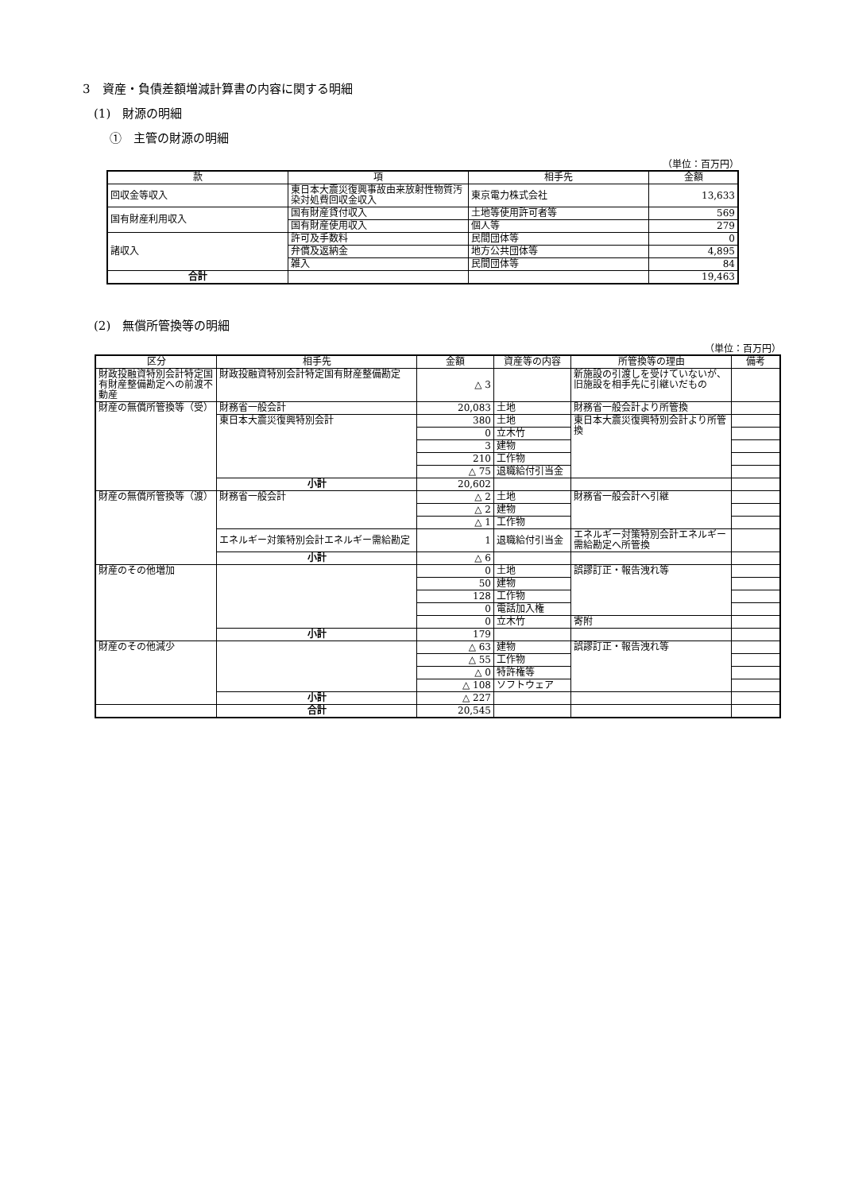3　資産・負債差額増減計算書の内容に関する明細
(1)　財源の明細
①　主管の財源の明細
（単位：百万円）
| 款 | 項 | 相手先 | 金額 |
| --- | --- | --- | --- |
| 回収金等収入 | 東日本大震災復興事故由来放射性物質汚染対処費回収金収入 | 東京電力株式会社 | 13,633 |
| 国有財産利用収入 | 国有財産貸付収入 | 土地等使用許可者等 | 569 |
| | 国有財産使用収入 | 個人等 | 279 |
| 諸収入 | 許可及手数料 | 民間団体等 | 0 |
| | 弁償及返納金 | 地方公共団体等 | 4,895 |
| | 雑入 | 民間団体等 | 84 |
| 合計 | | | 19,463 |
(2)　無償所管換等の明細
（単位：百万円）
| 区分 | 相手先 | 金額 | 資産等の内容 | 所管換等の理由 | 備考 |
| --- | --- | --- | --- | --- | --- |
| 財政投融資特別会計特定国有財産整備勘定への前渡不動産 | 財政投融資特別会計特定国有財産整備勘定 | △ 3 | | 新施設の引渡しを受けていないが、旧施設を相手先に引継いだもの | |
| 財産の無償所管換等（受） | 財務省一般会計 | 20,083 | 土地 | 財務省一般会計より所管換 | |
| | 東日本大震災復興特別会計 | 380 | 土地 | 東日本大震災復興特別会計より所管換 | |
| | | 0 | 立木竹 | | |
| | | 3 | 建物 | | |
| | | 210 | 工作物 | | |
| | | △ 75 | 退職給付引当金 | | |
| | 小計 | 20,602 | | | |
| 財産の無償所管換等（渡） | 財務省一般会計 | △ 2 | 土地 | 財務省一般会計へ引継 | |
| | | △ 2 | 建物 | | |
| | | △ 1 | 工作物 | | |
| | エネルギー対策特別会計エネルギー需給勘定 | 1 | 退職給付引当金 | エネルギー対策特別会計エネルギー需給勘定へ所管換 | |
| | 小計 | △ 6 | | | |
| 財産のその他増加 | | 0 | 土地 | 誤謬訂正・報告洩れ等 | |
| | | 50 | 建物 | | |
| | | 128 | 工作物 | | |
| | | 0 | 電話加入権 | | |
| | | 0 | 立木竹 | 寄附 | |
| | 小計 | 179 | | | |
| 財産のその他減少 | | △ 63 | 建物 | 誤謬訂正・報告洩れ等 | |
| | | △ 55 | 工作物 | | |
| | | △ 0 | 特許権等 | | |
| | | △ 108 | ソフトウェア | | |
| | 小計 | △ 227 | | | |
| | 合計 | 20,545 | | | |